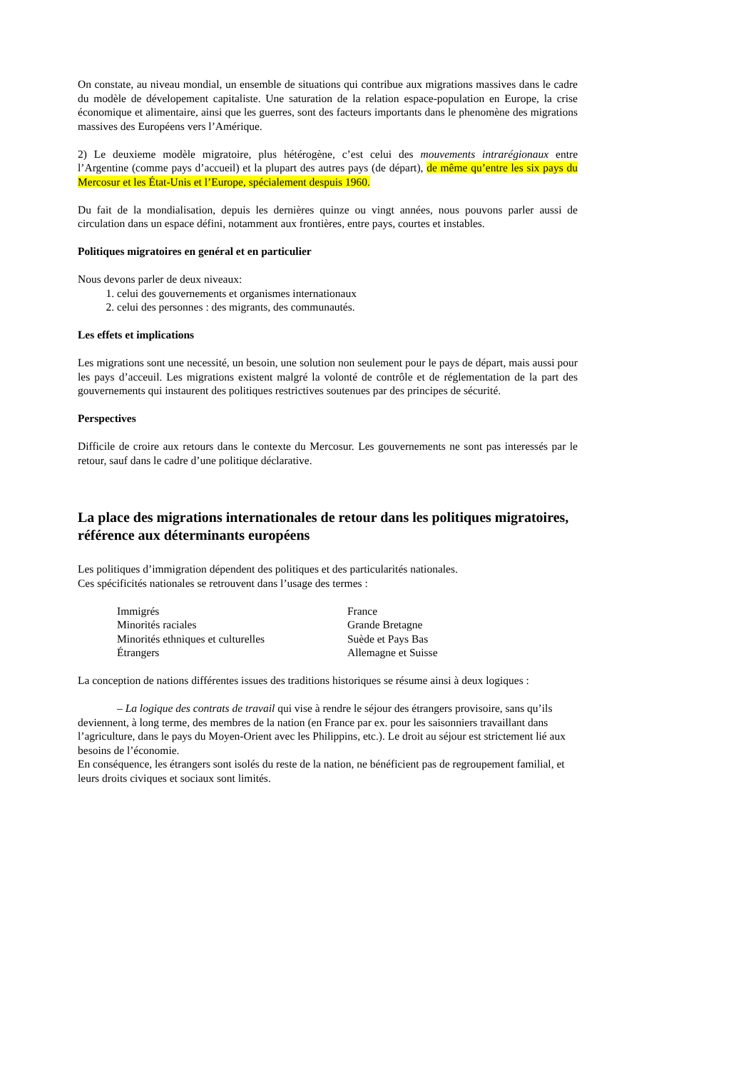On constate, au niveau mondial, un ensemble de situations qui contribue aux migrations massives dans le cadre du modèle de dévelopement capitaliste. Une saturation de la relation espace-population en Europe, la crise économique et alimentaire, ainsi que les guerres, sont des facteurs importants dans le phenomène des migrations massives des Européens vers l’Amérique.
2) Le deuxieme modèle migratoire, plus hétérogène, c’est celui des mouvements intrarégionaux entre l’Argentine (comme pays d’accueil) et la plupart des autres pays (de départ), de même qu’entre les six pays du Mercosur et les État-Unis et l’Europe, spécialement despuis 1960.
Du fait de la mondialisation, depuis les dernières quinze ou vingt années, nous pouvons parler aussi de circulation dans un espace défini, notamment aux frontières, entre pays, courtes et instables.
Politiques migratoires en genéral et en particulier
Nous devons parler de deux niveaux:
1. celui des gouvernements et organismes internationaux
2. celui des personnes : des migrants, des communautés.
Les effets et implications
Les migrations sont une necessité, un besoin, une solution non seulement pour le pays de départ, mais aussi pour les pays d’acceuil. Les migrations existent malgré la volonté de contrôle et de réglementation de la part des gouvernements qui instaurent des politiques restrictives soutenues par des principes de sécurité.
Perspectives
Difficile de croire aux retours dans le contexte du Mercosur. Les gouvernements ne sont pas interessés par le retour, sauf dans le cadre d’une politique déclarative.
La place des migrations internationales de retour dans les politiques migratoires, référence aux déterminants européens
Les politiques d’immigration dépendent des politiques et des particularités nationales.
Ces spécificités nationales se retrouvent dans l’usage des termes :
| Immigrés | France |
| Minorités raciales | Grande Bretagne |
| Minorités ethniques et culturelles | Suède et Pays Bas |
| Étrangers | Allemagne et Suisse |
La conception de nations différentes issues des traditions historiques se résume ainsi à deux logiques :
– La logique des contrats de travail qui vise à rendre le séjour des étrangers provisoire, sans qu’ils deviennent, à long terme, des membres de la nation (en France par ex. pour les saisonniers travaillant dans l’agriculture, dans le pays du Moyen-Orient avec les Philippins, etc.). Le droit au séjour est strictement lié aux besoins de l’économie.
En conséquence, les étrangers sont isolés du reste de la nation, ne bénéficient pas de regroupement familial, et leurs droits civiques et sociaux sont limités.